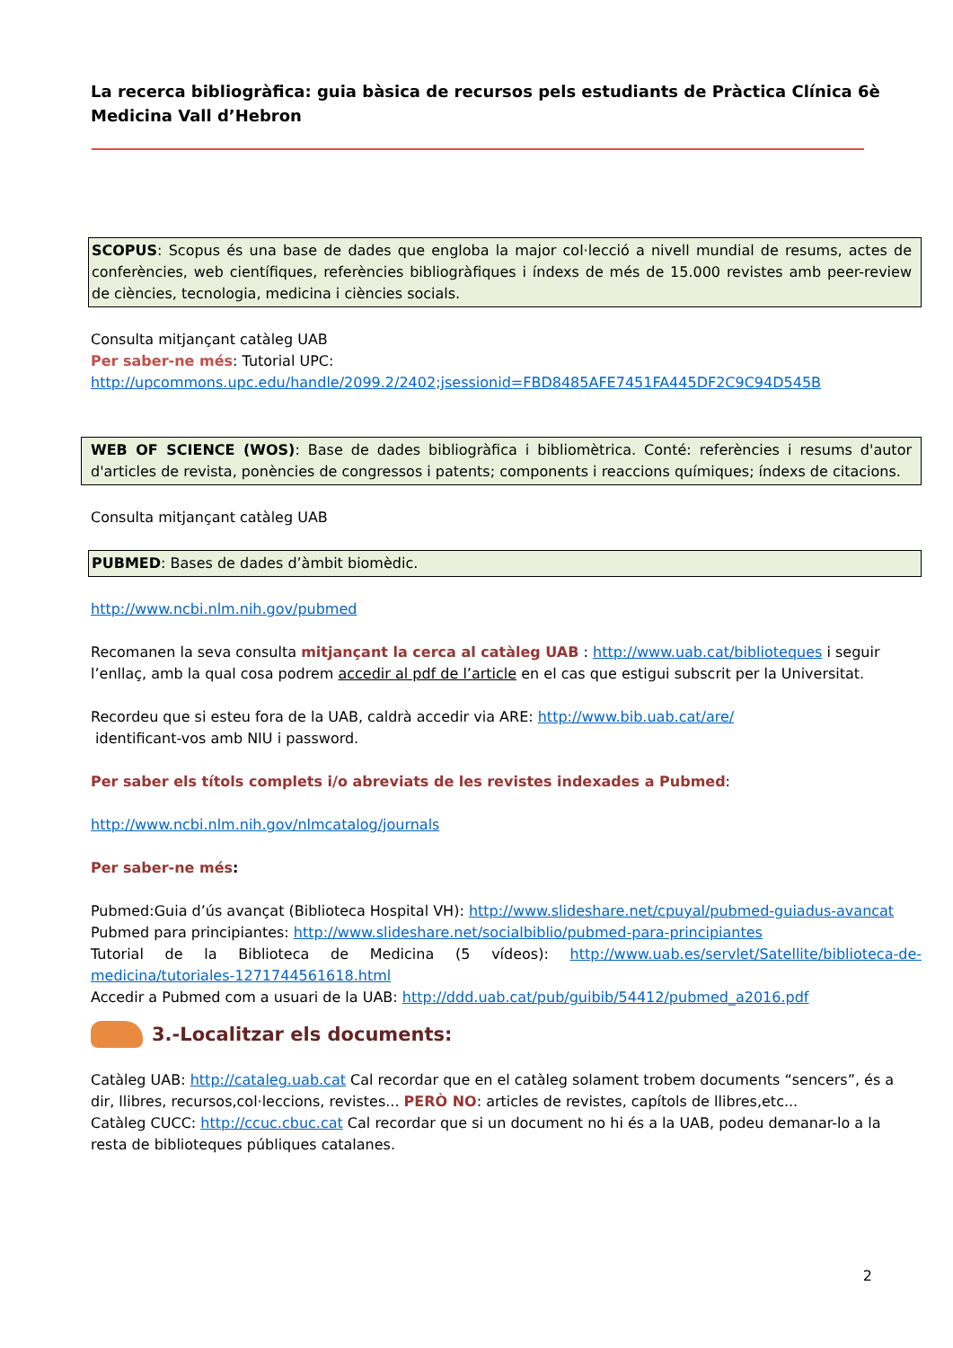La recerca bibliogràfica: guia bàsica de recursos pels estudiants de Pràctica Clínica 6è Medicina Vall d’Hebron
SCOPUS: Scopus és una base de dades que engloba la major col·lecció a nivell mundial de resums, actes de conferències, web científiques, referències bibliogràfiques i índexs de més de 15.000 revistes amb peer-review de ciències, tecnologia, medicina i ciències socials.
Consulta mitjançant catàleg UAB
Per saber-ne més: Tutorial UPC:
http://upcommons.upc.edu/handle/2099.2/2402;jsessionid=FBD8485AFE7451FA445DF2C9C94D545B
WEB OF SCIENCE (WOS): Base de dades bibliogràfica i bibliomètrica. Conté: referències i resums d'autor d'articles de revista, ponències de congressos i patents; components i reaccions químiques; índexs de citacions.
Consulta mitjançant catàleg UAB
PUBMED: Bases de dades d’àmbit biomèdic.
http://www.ncbi.nlm.nih.gov/pubmed
Recomanen la seva consulta mitjançant la cerca al catàleg UAB : http://www.uab.cat/biblioteques i seguir l’enllaç, amb la qual cosa podrem accedir al pdf de l’article en el cas que estigui subscrit per la Universitat.
Recordeu que si esteu fora de la UAB, caldrà accedir via ARE: http://www.bib.uab.cat/are/
identificant-vos amb NIU i password.
Per saber els títols complets i/o abreviats de les revistes indexades a Pubmed:
http://www.ncbi.nlm.nih.gov/nlmcatalog/journals
Per saber-ne més:
Pubmed:Guia d’ús avançat (Biblioteca Hospital VH): http://www.slideshare.net/cpuyal/pubmed-guiadus-avancat
Pubmed para principiantes: http://www.slideshare.net/socialbiblio/pubmed-para-principiantes
Tutorial de la Biblioteca de Medicina (5 vídeos): http://www.uab.es/servlet/Satellite/biblioteca-de-medicina/tutoriales-1271744561618.html
Accedir a Pubmed com a usuari de la UAB: http://ddd.uab.cat/pub/guibib/54412/pubmed_a2016.pdf
3.-Localitzar els documents:
Catàleg UAB: http://cataleg.uab.cat Cal recordar que en el catàleg solament trobem documents “sencers”, és a dir, llibres, recursos,col·leccions, revistes... PERÒ NO: articles de revistes, capítols de llibres,etc...
Catàleg CUCC: http://ccuc.cbuc.cat Cal recordar que si un document no hi és a la UAB, podeu demanar-lo a la resta de biblioteques públiques catalanes.
2